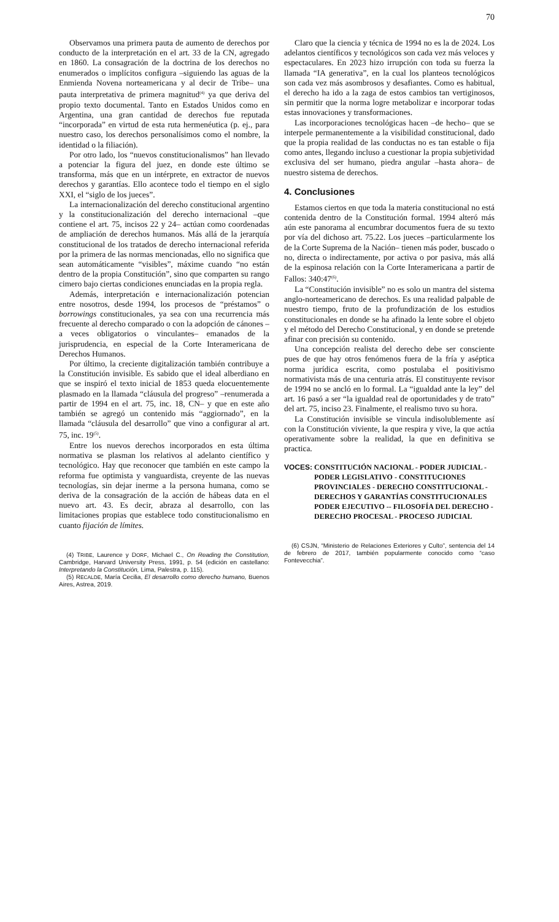70
Observamos una primera pauta de aumento de derechos por conducto de la interpretación en el art. 33 de la CN, agregado en 1860. La consagración de la doctrina de los derechos no enumerados o implícitos configura –siguiendo las aguas de la Enmienda Novena norteamericana y al decir de Tribe– una pauta interpretativa de primera magnitud<sup>(4)</sup> ya que deriva del propio texto documental. Tanto en Estados Unidos como en Argentina, una gran cantidad de derechos fue reputada “incorporada” en virtud de esta ruta hermenéutica (p. ej., para nuestro caso, los derechos personalísimos como el nombre, la identidad o la filiación).
Por otro lado, los “nuevos constitucionalismos” han llevado a potenciar la figura del juez, en donde este último se transforma, más que en un intérprete, en extractor de nuevos derechos y garantías. Ello acontece todo el tiempo en el siglo XXI, el “siglo de los jueces”.
La internacionalización del derecho constitucional argentino y la constitucionalización del derecho internacional –que contiene el art. 75, incisos 22 y 24– actúan como coordenadas de ampliación de derechos humanos. Más allá de la jerarquía constitucional de los tratados de derecho internacional referida por la primera de las normas mencionadas, ello no significa que sean automáticamente “visibles”, máxime cuando “no están dentro de la propia Constitución”, sino que comparten su rango cimero bajo ciertas condiciones enunciadas en la propia regla.
Además, interpretación e internacionalización potencian entre nosotros, desde 1994, los procesos de “préstamos” o borrowings constitucionales, ya sea con una recurrencia más frecuente al derecho comparado o con la adopción de cánones –a veces obligatorios o vinculantes– emanados de la jurisprudencia, en especial de la Corte Interamericana de Derechos Humanos.
Por último, la creciente digitalización también contribuye a la Constitución invisible. Es sabido que el ideal alberdiano en que se inspiró el texto inicial de 1853 queda elocuentemente plasmado en la llamada “cláusula del progreso” –renumerada a partir de 1994 en el art. 75, inc. 18, CN– y que en este año también se agregó un contenido más “aggiornado”, en la llamada “cláusula del desarrollo” que vino a configurar al art. 75, inc. 19<sup>(5)</sup>.
Entre los nuevos derechos incorporados en esta última normativa se plasman los relativos al adelanto científico y tecnológico. Hay que reconocer que también en este campo la reforma fue optimista y vanguardista, creyente de las nuevas tecnologías, sin dejar inerme a la persona humana, como se deriva de la consagración de la acción de hábeas data en el nuevo art. 43. Es decir, abraza al desarrollo, con las limitaciones propias que establece todo constitucionalismo en cuanto fijación de límites.
(4) TRIBE, Laurence y DORF, Michael C., On Reading the Constitution, Cambridge, Harvard University Press, 1991, p. 54 (edición en castellano: Interpretando la Constitución, Lima, Palestra, p. 115).
(5) RECALDE, María Cecilia, El desarrollo como derecho humano, Buenos Aires, Astrea, 2019.
Claro que la ciencia y técnica de 1994 no es la de 2024. Los adelantos científicos y tecnológicos son cada vez más veloces y espectaculares. En 2023 hizo irrupción con toda su fuerza la llamada “IA generativa”, en la cual los planteos tecnológicos son cada vez más asombrosos y desafiantes. Como es habitual, el derecho ha ido a la zaga de estos cambios tan vertiginosos, sin permitir que la norma logre metabolizar e incorporar todas estas innovaciones y transformaciones.
Las incorporaciones tecnológicas hacen –de hecho– que se interpele permanentemente a la visibilidad constitucional, dado que la propia realidad de las conductas no es tan estable o fija como antes, llegando incluso a cuestionar la propia subjetividad exclusiva del ser humano, piedra angular –hasta ahora– de nuestro sistema de derechos.
4. Conclusiones
Estamos ciertos en que toda la materia constitucional no está contenida dentro de la Constitución formal. 1994 alteró más aún este panorama al encumbrar documentos fuera de su texto por vía del dichoso art. 75.22. Los jueces –particularmente los de la Corte Suprema de la Nación– tienen más poder, buscado o no, directa o indirectamente, por activa o por pasiva, más allá de la espinosa relación con la Corte Interamericana a partir de Fallos: 340:47<sup>(6)</sup>.
La “Constitución invisible” no es solo un mantra del sistema anglo-norteamericano de derechos. Es una realidad palpable de nuestro tiempo, fruto de la profundización de los estudios constitucionales en donde se ha afinado la lente sobre el objeto y el método del Derecho Constitucional, y en donde se pretende afinar con precisión su contenido.
Una concepción realista del derecho debe ser consciente pues de que hay otros fenómenos fuera de la fría y aséptica norma jurídica escrita, como postulaba el positivismo normativista más de una centuria atrás. El constituyente revisor de 1994 no se ancló en lo formal. La “igualdad ante la ley” del art. 16 pasó a ser “la igualdad real de oportunidades y de trato” del art. 75, inciso 23. Finalmente, el realismo tuvo su hora.
La Constitución invisible se vincula indisolublemente así con la Constitución viviente, la que respira y vive, la que actúa operativamente sobre la realidad, la que en definitiva se practica.
VOCES: CONSTITUCIÓN NACIONAL - PODER JUDICIAL - PODER LEGISLATIVO - CONSTITUCIONES PROVINCIALES - DERECHO CONSTITUCIONAL - DERECHOS Y GARANTÍAS CONSTITUCIONALES PODER EJECUTIVO -- FILOSOFÍA DEL DERECHO - DERECHO PROCESAL - PROCESO JUDICIAL
(6) CSJN, “Ministerio de Relaciones Exteriores y Culto”, sentencia del 14 de febrero de 2017, también popularmente conocido como “caso Fontevecchia”.